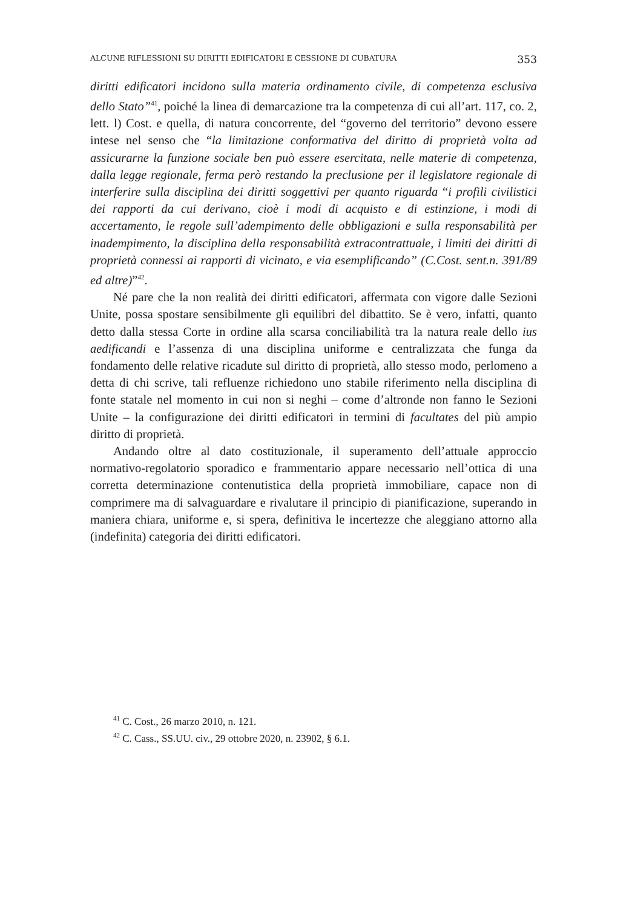ALCUNE RIFLESSIONI SU DIRITTI EDIFICATORI E CESSIONE DI CUBATURA 353
diritti edificatori incidono sulla materia ordinamento civile, di competenza esclusiva dello Stato”<sup>41</sup>, poiché la linea di demarcazione tra la competenza di cui all’art. 117, co. 2, lett. l) Cost. e quella, di natura concorrente, del “governo del territorio” devono essere intese nel senso che “la limitazione conformativa del diritto di proprietà volta ad assicurarne la funzione sociale ben può essere esercitata, nelle materie di competenza, dalla legge regionale, ferma però restando la preclusione per il legislatore regionale di interferire sulla disciplina dei diritti soggettivi per quanto riguarda “i profili civilistici dei rapporti da cui derivano, cioè i modi di acquisto e di estinzione, i modi di accertamento, le regole sull’adempimento delle obbligazioni e sulla responsabilità per inadempimento, la disciplina della responsabilità extracontrattuale, i limiti dei diritti di proprietà connessi ai rapporti di vicinato, e via esemplificando” (C.Cost. sent.n. 391/89 ed altre)”<sup>42</sup>.
Né pare che la non realità dei diritti edificatori, affermata con vigore dalle Sezioni Unite, possa spostare sensibilmente gli equilibri del dibattito. Se è vero, infatti, quanto detto dalla stessa Corte in ordine alla scarsa conciliabilità tra la natura reale dello ius aedificandi e l’assenza di una disciplina uniforme e centralizzata che funga da fondamento delle relative ricadute sul diritto di proprietà, allo stesso modo, perlomeno a detta di chi scrive, tali refluenze richiedono uno stabile riferimento nella disciplina di fonte statale nel momento in cui non si neghi – come d’altronde non fanno le Sezioni Unite – la configurazione dei diritti edificatori in termini di facultates del più ampio diritto di proprietà.
Andando oltre al dato costituzionale, il superamento dell’attuale approccio normativo-regolatorio sporadico e frammentario appare necessario nell’ottica di una corretta determinazione contenutistica della proprietà immobiliare, capace non di comprimere ma di salvaguardare e rivalutare il principio di pianificazione, superando in maniera chiara, uniforme e, si spera, definitiva le incertezze che aleggiano attorno alla (indefinita) categoria dei diritti edificatori.
<sup>41</sup> C. Cost., 26 marzo 2010, n. 121.
<sup>42</sup> C. Cass., SS.UU. civ., 29 ottobre 2020, n. 23902, § 6.1.